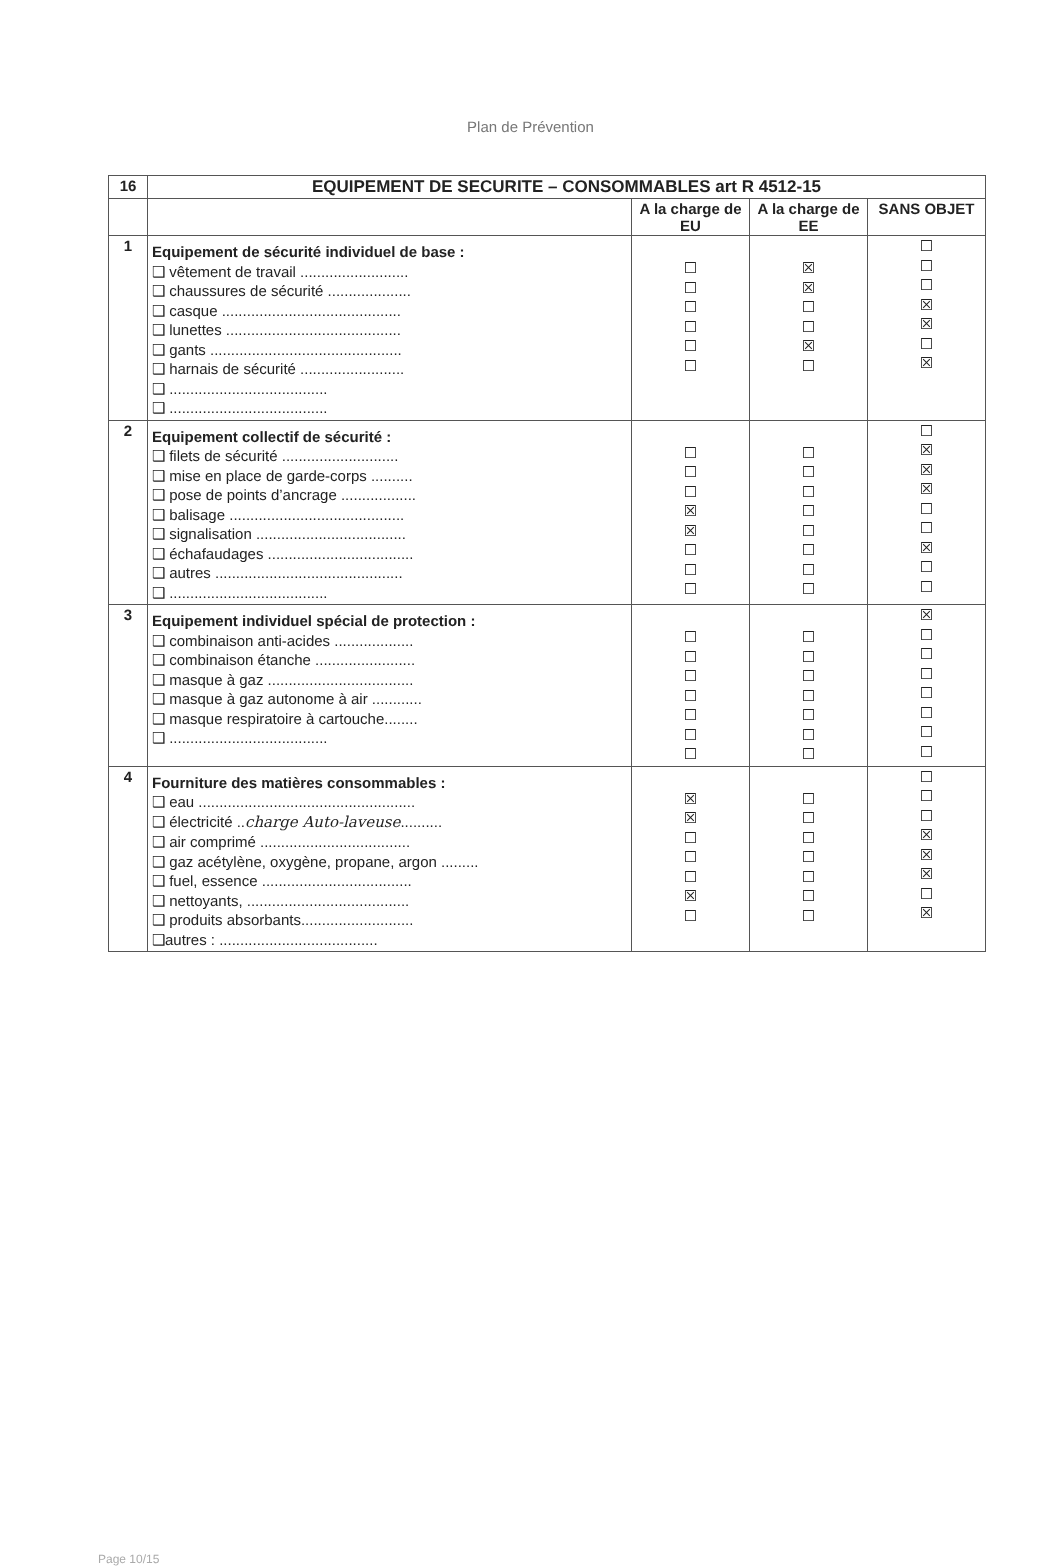Plan de Prévention
| 16 | EQUIPEMENT DE SECURITE – CONSOMMABLES art R 4512-15 | | | |
| --- | --- | --- | --- | --- |
| | | A la charge de EU | A la charge de EE | SANS OBJET |
| 1 | Equipement de sécurité individuel de base : ❑ vêtement de travail .......................... ❑ chaussures de sécurité .................... ❑ casque ........................................... ❑ lunettes .......................................... ❑ gants .............................................. ❑ harnais de sécurité ......................... ❑ ...................................... ❑ ...................................... | ☐ ☐ ☐ ☐ ☐ ☐ | ☒ ☒ ☐ ☐ ☒ ☐ | ☐ ☐ ☐ ☒ ☒ ☐ ☒ |
| 2 | Equipement collectif de sécurité : ❑ filets de sécurité ............................ ❑ mise en place de garde-corps .......... ❑ pose de points d’ancrage .................. ❑ balisage .......................................... ❑ signalisation .................................... ❑ échafaudages ................................... ❑ autres ............................................. ❑ ...................................... | ☐ ☐ ☐ ☒ ☒ ☐ ☐ ☐ | ☐ ☐ ☐ ☐ ☐ ☐ ☐ ☐ | ☐ ☒ ☒ ☒ ☐ ☐ ☒ ☐ ☐ |
| 3 | Equipement individuel spécial de protection : ❑ combinaison anti-acides ................... ❑ combinaison étanche ........................ ❑ masque à gaz ................................... ❑ masque à gaz autonome à air ............ ❑ masque respiratoire à cartouche........ ❑ ...................................... | ☐ ☐ ☐ ☐ ☐ ☐ ☐ | ☐ ☐ ☐ ☐ ☐ ☐ ☐ | ☒ ☐ ☐ ☐ ☐ ☐ ☐ ☐ |
| 4 | Fourniture des matières consommables : ❑ eau .................................................... ❑ électricité .. charge Auto-laveuse .......... ❑ air comprimé .................................... ❑ gaz acétylène, oxygène, propane, argon ......... ❑ fuel, essence .................................... ❑ nettoyants, ....................................... ❑ produits absorbants........................... ❑autres : ...................................... | ☒ ☒ ☐ ☐ ☐ ☒ ☐ | ☐ ☐ ☐ ☐ ☐ ☐ ☐ | ☐ ☐ ☐ ☒ ☒ ☒ ☐ ☒ |
Page 10/15